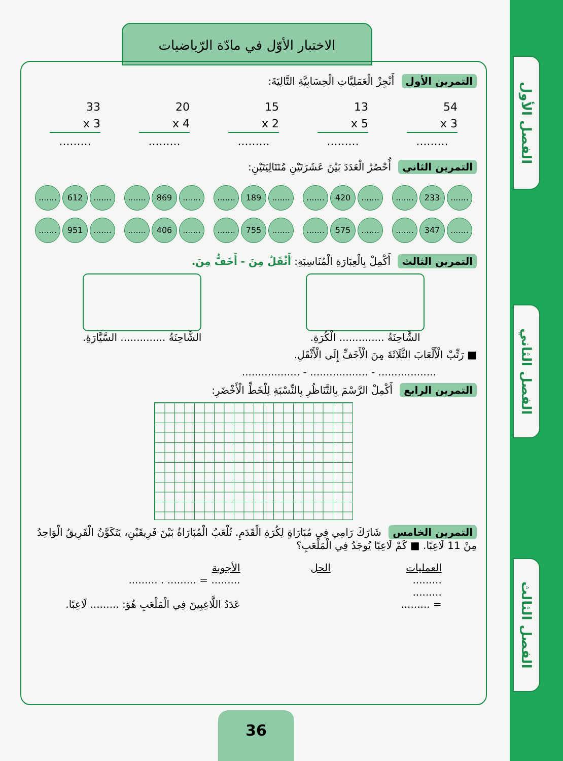الفصل الأول
الفصل الثاني
الفصل الثالث
الاختبار الأوّل في مادّة الرّياضيات
التمرين الأول أَنْجِزْ الْعَمَلِيَّاتِ الْحِسَابِيَّةِ التَّالِيَةَ:
33
x 3
.........
20
x 4
.........
15
x 2
.........
13
x 5
.........
54
x 3
.........
التمرين الثاني أُحْصُرْ الْعَدَدَ بَيْنَ عَشَرَتَيْنِ مُتَتَالِيَتَيْنِ:
....... 233.......
....... 347.......
....... 420.......
....... 575.......
....... 189.......
....... 755.......
....... 869.......
....... 406.......
....... 612.......
....... 951.......
التمرين الثالث أَكْمِلْ بِالْعِبَارَةِ الْمُنَاسِبَةِ: أَثْقَلُ مِنَ - أَخَفُّ مِنَ.
الشَّاحِنَةُ .............. الْكُرَةِ.
الشَّاحِنَةُ .............. السَّيَّارَةِ.
■ رَتِّبْ الْأَلْعَابَ الثَّلَاثَةَ مِنَ الْأَخَفِّ إِلَى الْأَثْقَلِ.
.................. - .................. - ..................
التمرين الرابع أَكْمِلْ الرَّسْمَ بِالتَّنَاظُرِ بِالنِّسْبَةِ لِلْخَطِّ الْأَخْضَرِ:
التمرين الخامس شَارَكَ رَامِي فِي مُبَارَاةٍ لِكُرَةِ الْقَدَمِ. تُلْعَبُ الْمُبَارَاةُ بَيْنَ فَرِيقَيْنِ، يَتَكَوَّنُ الْفَرِيقُ الْوَاحِدُ مِنْ 11 لَاعِبًا. ■ كَمْ لَاعِبًا يُوجَدُ فِي الْمَلْعَبِ؟
العمليات
.........
.........
= .........
الحل الأجوبة
......... = ......... . .........
عَدَدُ اللَّاعِبِينَ فِي الْمَلْعَبِ هُوَ: ......... لَاعِبًا.
36